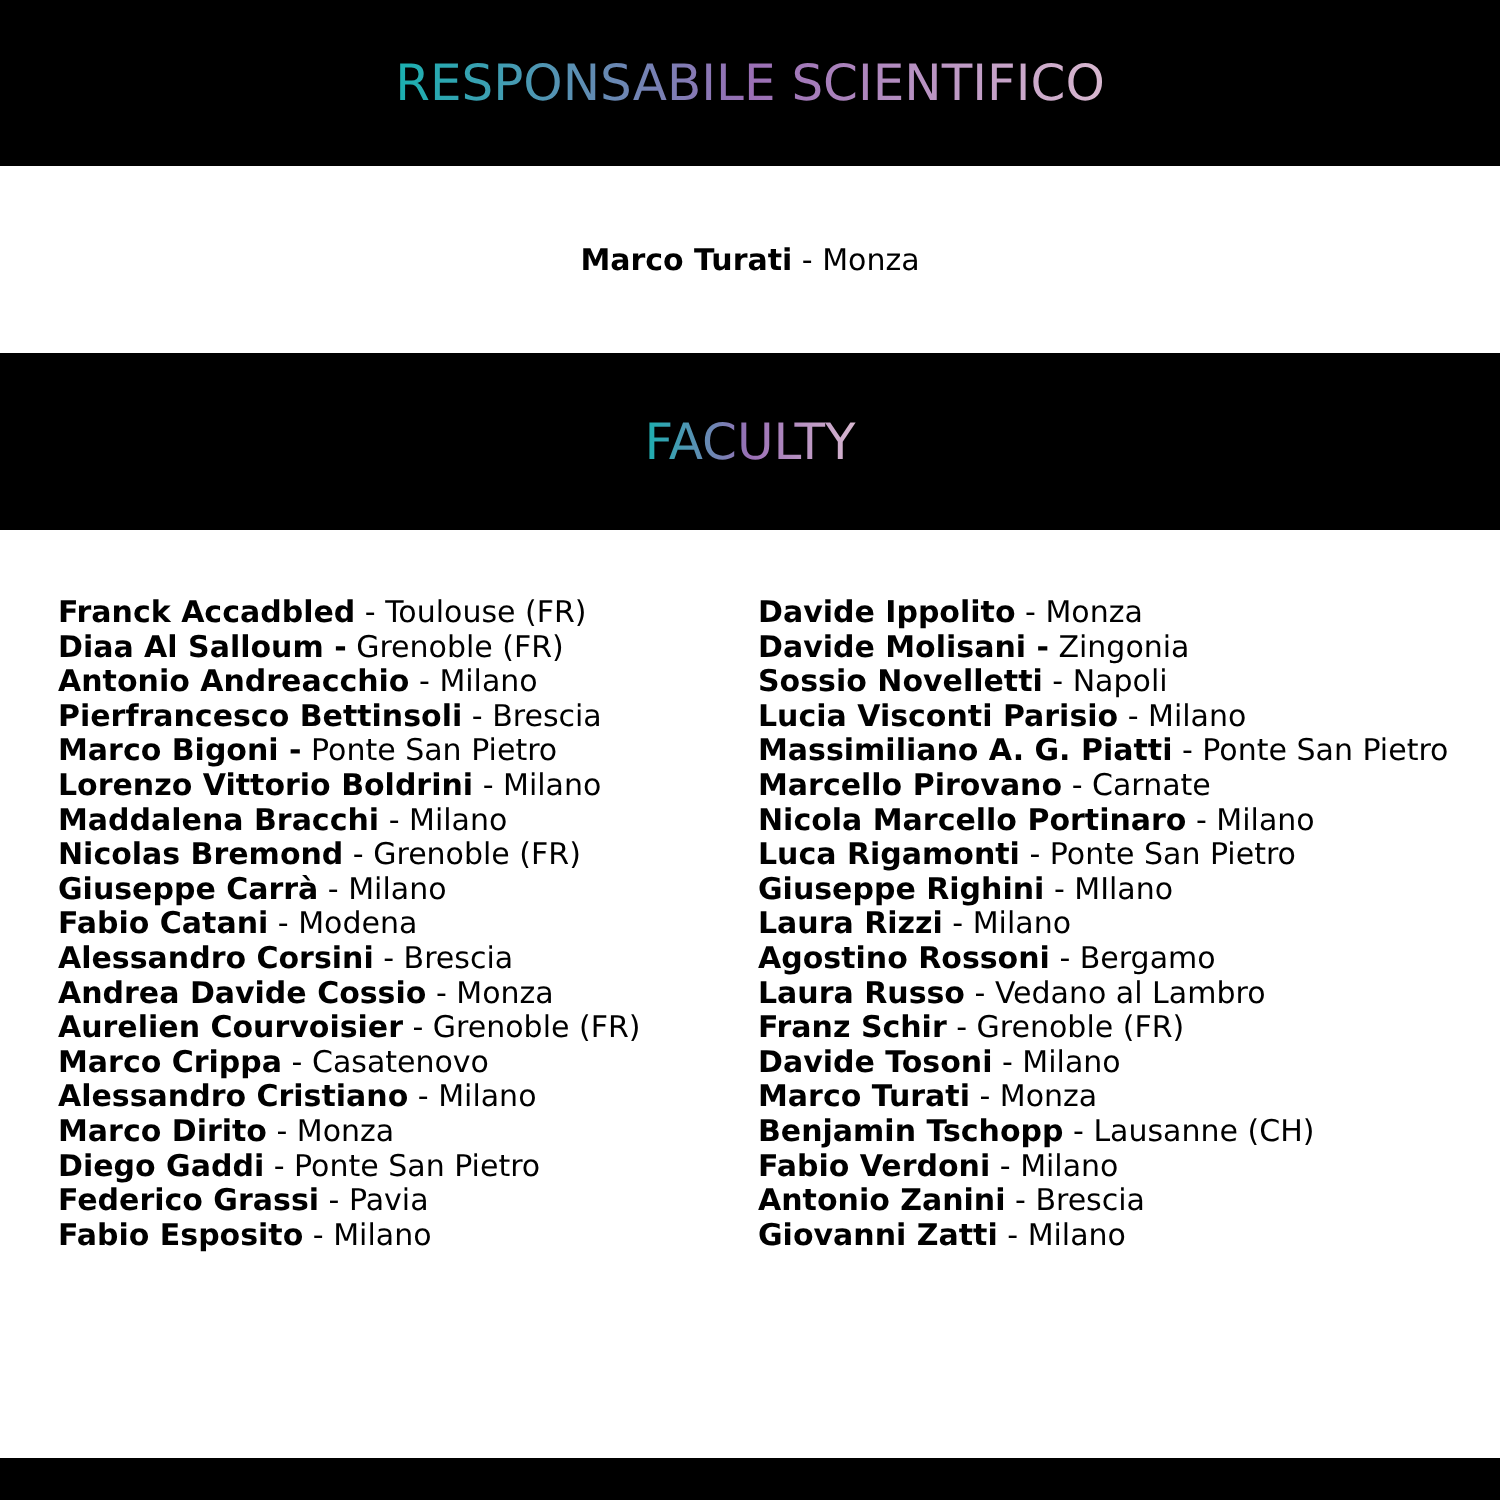RESPONSABILE SCIENTIFICO
Marco Turati - Monza
FACULTY
Franck Accadbled - Toulouse (FR)
Diaa Al Salloum - Grenoble (FR)
Antonio Andreacchio - Milano
Pierfrancesco Bettinsoli - Brescia
Marco Bigoni - Ponte San Pietro
Lorenzo Vittorio Boldrini - Milano
Maddalena Bracchi - Milano
Nicolas Bremond - Grenoble (FR)
Giuseppe Carrà - Milano
Fabio Catani - Modena
Alessandro Corsini - Brescia
Andrea Davide Cossio - Monza
Aurelien Courvoisier - Grenoble (FR)
Marco Crippa - Casatenovo
Alessandro Cristiano - Milano
Marco Dirito - Monza
Diego Gaddi - Ponte San Pietro
Federico Grassi - Pavia
Fabio Esposito - Milano
Davide Ippolito - Monza
Davide Molisani - Zingonia
Sossio Novelletti - Napoli
Lucia Visconti Parisio - Milano
Massimiliano A. G. Piatti - Ponte San Pietro
Marcello Pirovano - Carnate
Nicola Marcello Portinaro - Milano
Luca Rigamonti - Ponte San Pietro
Giuseppe Righini - MIlano
Laura Rizzi - Milano
Agostino Rossoni - Bergamo
Laura Russo - Vedano al Lambro
Franz Schir - Grenoble (FR)
Davide Tosoni - Milano
Marco Turati - Monza
Benjamin Tschopp - Lausanne (CH)
Fabio Verdoni - Milano
Antonio Zanini - Brescia
Giovanni Zatti - Milano